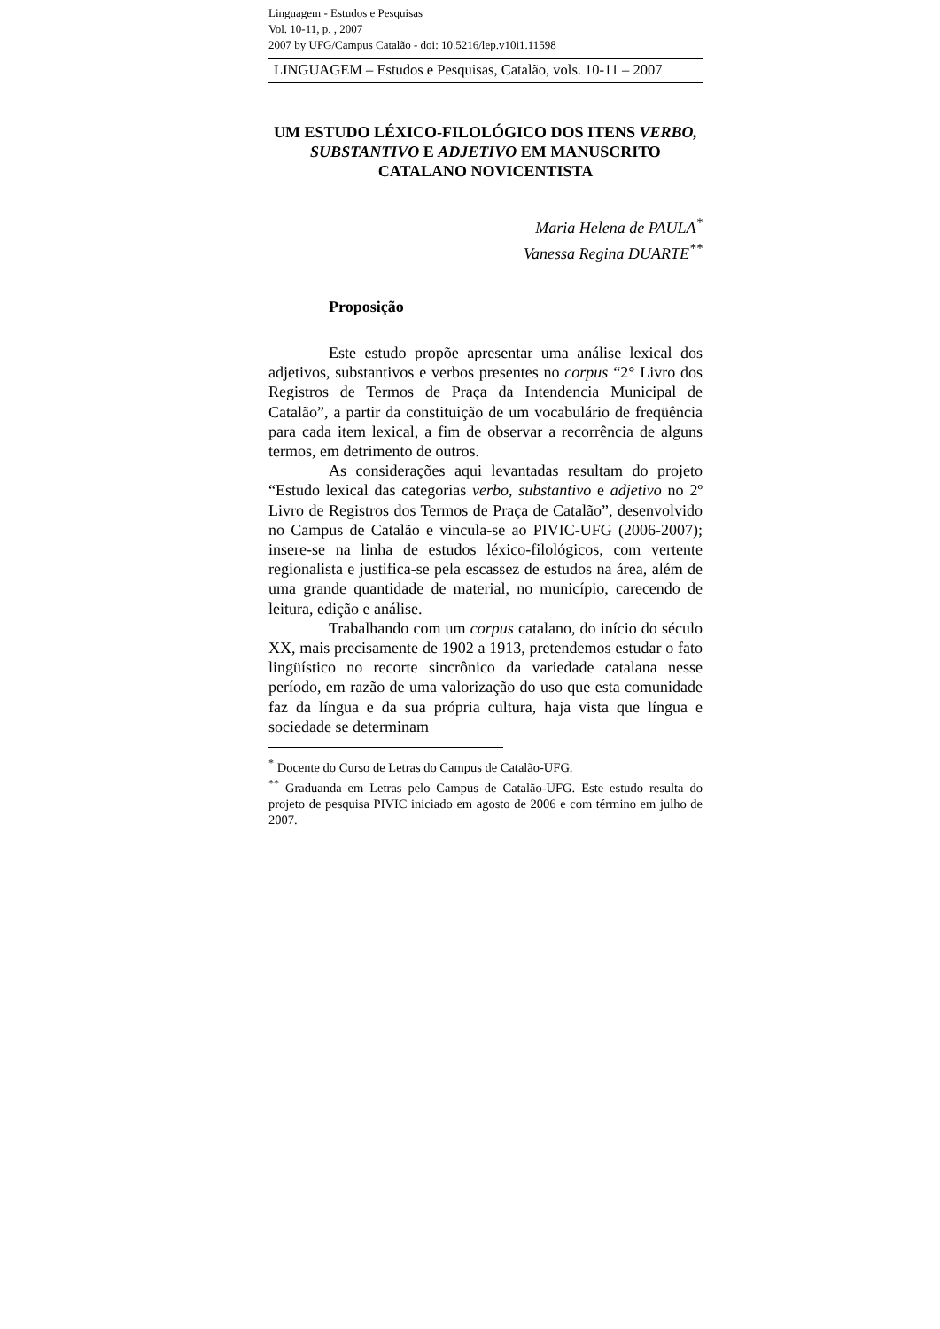Linguagem - Estudos e Pesquisas
Vol. 10-11, p. , 2007
2007 by UFG/Campus Catalão - doi: 10.5216/lep.v10i1.11598
LINGUAGEM – Estudos e Pesquisas, Catalão, vols. 10-11 – 2007
UM ESTUDO LÉXICO-FILOLÓGICO DOS ITENS VERBO, SUBSTANTIVO E ADJETIVO EM MANUSCRITO CATALANO NOVICENTISTA
Maria Helena de PAULA<sup>*</sup>
Vanessa Regina DUARTE<sup>**</sup>
Proposição
Este estudo propõe apresentar uma análise lexical dos adjetivos, substantivos e verbos presentes no corpus “2° Livro dos Registros de Termos de Praça da Intendencia Municipal de Catalão”, a partir da constituição de um vocabulário de freqüência para cada item lexical, a fim de observar a recorrência de alguns termos, em detrimento de outros.
As considerações aqui levantadas resultam do projeto “Estudo lexical das categorias verbo, substantivo e adjetivo no 2º Livro de Registros dos Termos de Praça de Catalão”, desenvolvido no Campus de Catalão e vincula-se ao PIVIC-UFG (2006-2007); insere-se na linha de estudos léxico-filológicos, com vertente regionalista e justifica-se pela escassez de estudos na área, além de uma grande quantidade de material, no município, carecendo de leitura, edição e análise.
Trabalhando com um corpus catalano, do início do século XX, mais precisamente de 1902 a 1913, pretendemos estudar o fato lingüístico no recorte sincrônico da variedade catalana nesse período, em razão de uma valorização do uso que esta comunidade faz da língua e da sua própria cultura, haja vista que língua e sociedade se determinam
<sup>*</sup> Docente do Curso de Letras do Campus de Catalão-UFG.
<sup>**</sup> Graduanda em Letras pelo Campus de Catalão-UFG. Este estudo resulta do projeto de pesquisa PIVIC iniciado em agosto de 2006 e com término em julho de 2007.